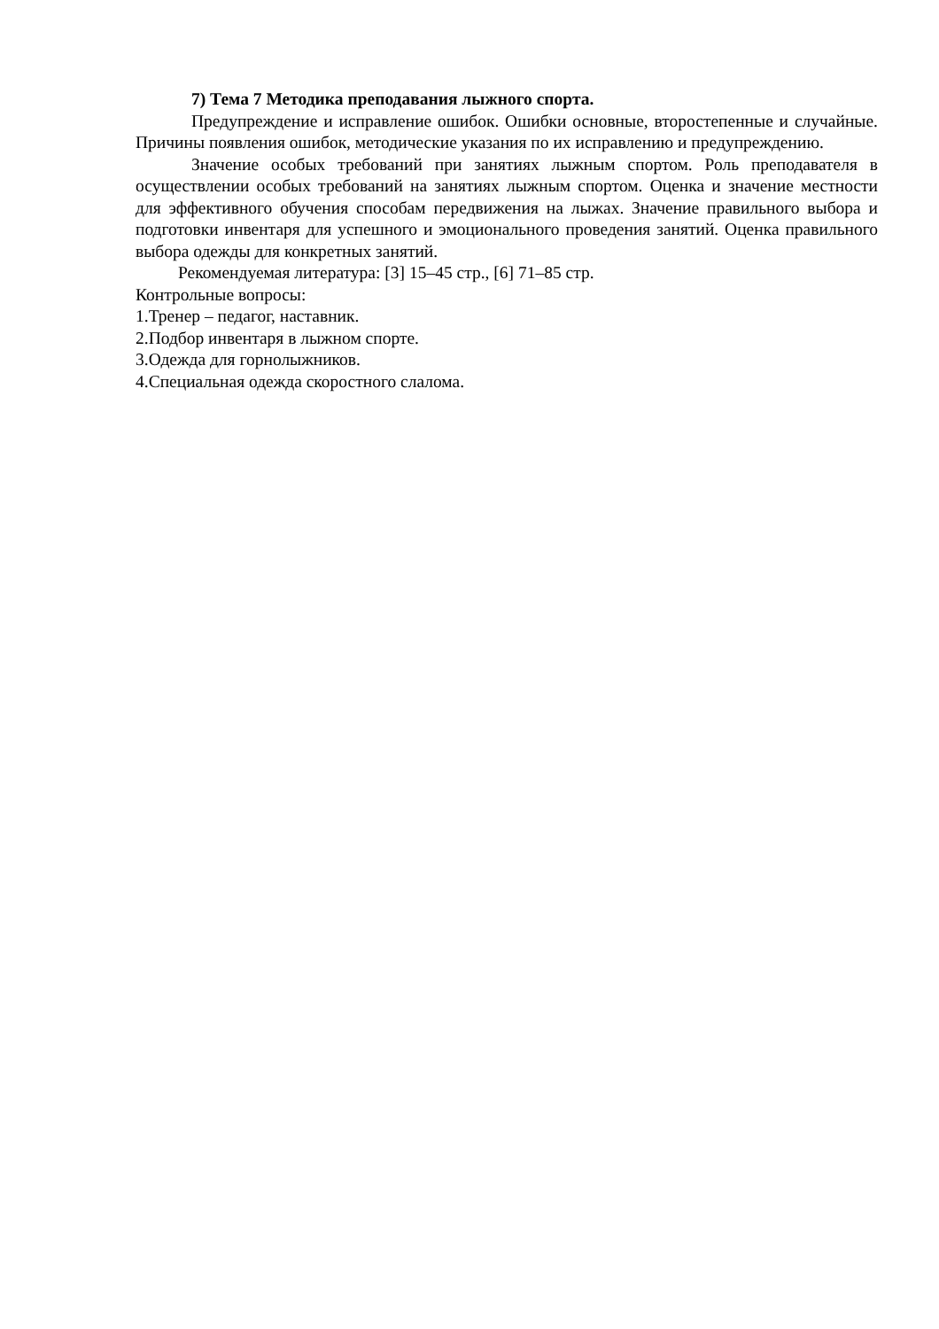7) Тема 7 Методика преподавания лыжного спорта.
Предупреждение и исправление ошибок. Ошибки основные, второстепенные и случайные. Причины появления ошибок, методические указания по их исправлению и предупреждению.
Значение особых требований при занятиях лыжным спортом. Роль преподавателя в осуществлении особых требований на занятиях лыжным спортом. Оценка и значение местности для эффективного обучения способам передвижения на лыжах. Значение правильного выбора и подготовки инвентаря для успешного и эмоционального проведения занятий. Оценка правильного выбора одежды для конкретных занятий.
Рекомендуемая литература: [3] 15–45 стр., [6] 71–85 стр.
Контрольные вопросы:
1.Тренер – педагог, наставник.
2.Подбор инвентаря в лыжном спорте.
3.Одежда для горнолыжников.
4.Специальная одежда скоростного слалома.